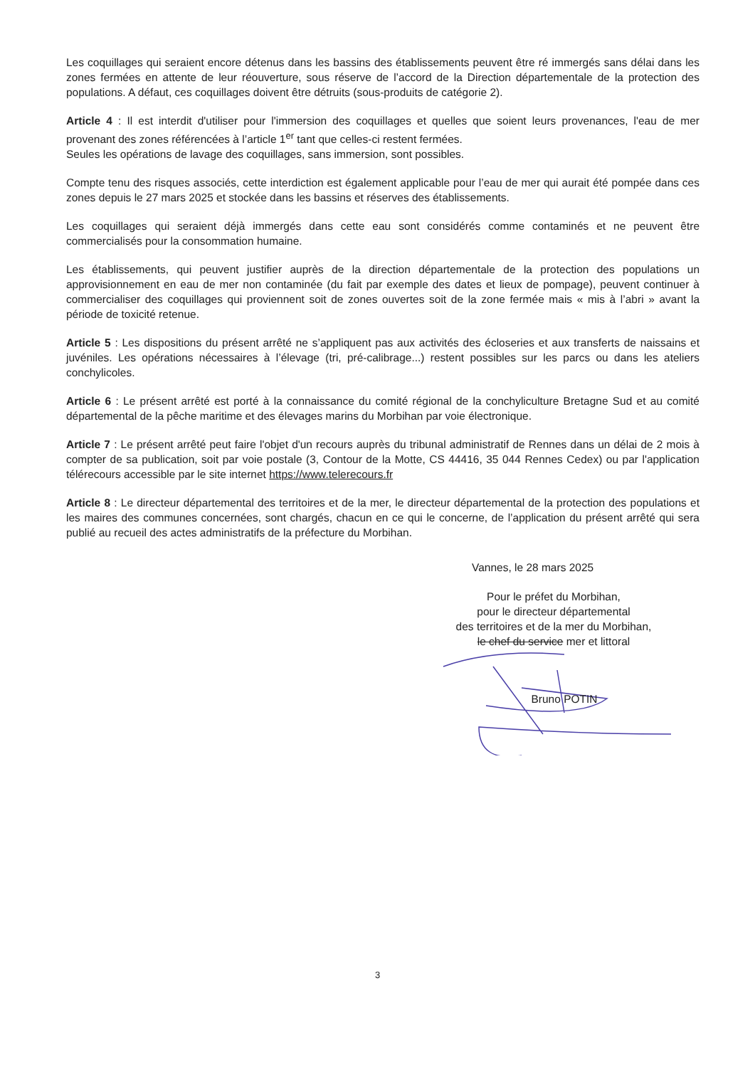Les coquillages qui seraient encore détenus dans les bassins des établissements peuvent être ré immergés sans délai dans les zones fermées en attente de leur réouverture, sous réserve de l’accord de la Direction départementale de la protection des populations. A défaut, ces coquillages doivent être détruits (sous-produits de catégorie 2).
Article 4 : Il est interdit d'utiliser pour l'immersion des coquillages et quelles que soient leurs provenances, l'eau de mer provenant des zones référencées à l’article 1<sup>er</sup> tant que celles-ci restent fermées.
Seules les opérations de lavage des coquillages, sans immersion, sont possibles.
Compte tenu des risques associés, cette interdiction est également applicable pour l’eau de mer qui aurait été pompée dans ces zones depuis le 27 mars 2025 et stockée dans les bassins et réserves des établissements.
Les coquillages qui seraient déjà immergés dans cette eau sont considérés comme contaminés et ne peuvent être commercialisés pour la consommation humaine.
Les établissements, qui peuvent justifier auprès de la direction départementale de la protection des populations un approvisionnement en eau de mer non contaminée (du fait par exemple des dates et lieux de pompage), peuvent continuer à commercialiser des coquillages qui proviennent soit de zones ouvertes soit de la zone fermée mais « mis à l’abri » avant la période de toxicité retenue.
Article 5 : Les dispositions du présent arrêté ne s’appliquent pas aux activités des écloseries et aux transferts de naissains et juvéniles. Les opérations nécessaires à l’élevage (tri, pré-calibrage...) restent possibles sur les parcs ou dans les ateliers conchylicoles.
Article 6 : Le présent arrêté est porté à la connaissance du comité régional de la conchyliculture Bretagne Sud et au comité départemental de la pêche maritime et des élevages marins du Morbihan par voie électronique.
Article 7 : Le présent arrêté peut faire l'objet d'un recours auprès du tribunal administratif de Rennes dans un délai de 2 mois à compter de sa publication, soit par voie postale (3, Contour de la Motte, CS 44416, 35 044 Rennes Cedex) ou par l'application télérecours accessible par le site internet https://www.telerecours.fr
Article 8 : Le directeur départemental des territoires et de la mer, le directeur départemental de la protection des populations et les maires des communes concernées, sont chargés, chacun en ce qui le concerne, de l’application du présent arrêté qui sera publié au recueil des actes administratifs de la préfecture du Morbihan.
Vannes, le 28 mars 2025
Pour le préfet du Morbihan,
pour le directeur départemental
des territoires et de la mer du Morbihan,
le chef du service mer et littoral
Bruno POTIN
3